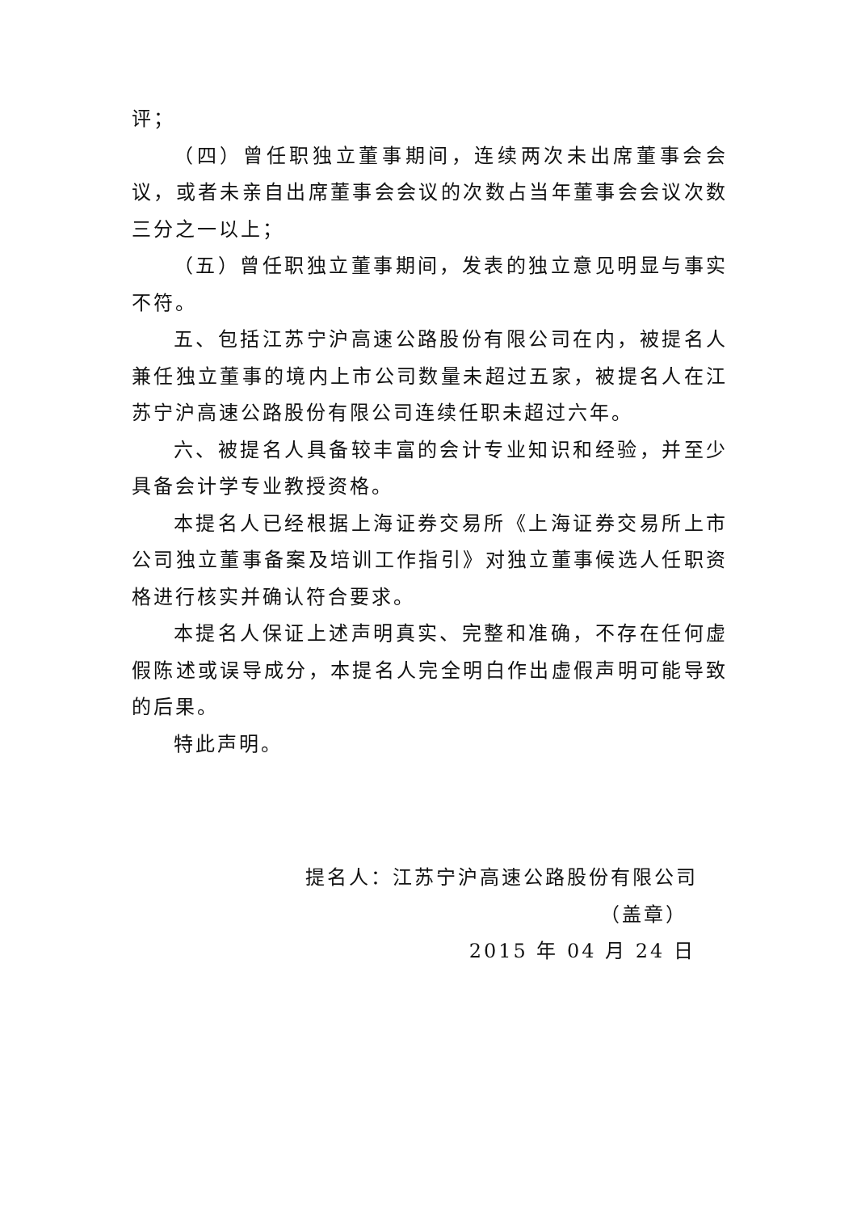评；
（四）曾任职独立董事期间，连续两次未出席董事会会议，或者未亲自出席董事会会议的次数占当年董事会会议次数三分之一以上；
（五）曾任职独立董事期间，发表的独立意见明显与事实不符。
五、包括江苏宁沪高速公路股份有限公司在内，被提名人兼任独立董事的境内上市公司数量未超过五家，被提名人在江苏宁沪高速公路股份有限公司连续任职未超过六年。
六、被提名人具备较丰富的会计专业知识和经验，并至少具备会计学专业教授资格。
本提名人已经根据上海证券交易所《上海证券交易所上市公司独立董事备案及培训工作指引》对独立董事候选人任职资格进行核实并确认符合要求。
本提名人保证上述声明真实、完整和准确，不存在任何虚假陈述或误导成分，本提名人完全明白作出虚假声明可能导致的后果。
特此声明。
提名人：江苏宁沪高速公路股份有限公司
（盖章）
2015 年 04 月 24 日